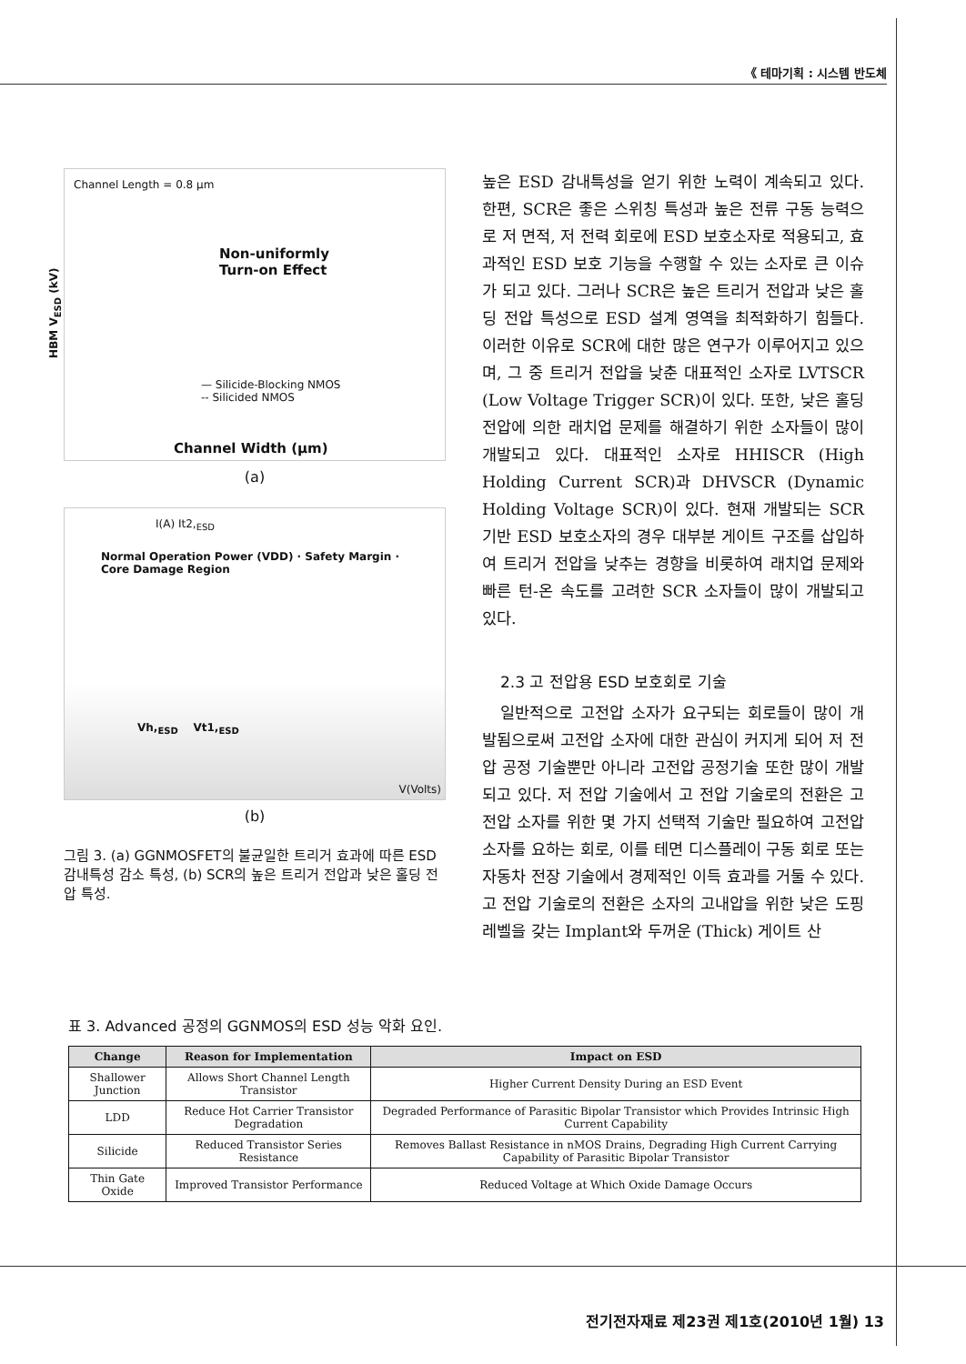《 테마기획 : 시스템 반도체
Channel Length = 0.8 μm
Non-uniformly
Turn-on Effect
— Silicide-Blocking NMOS
-- Silicided NMOS
HBM V<sub>ESD</sub> (kV)
Channel Width (μm)
(a)
I(A) It2,<sub>ESD</sub>
Normal Operation Power (VDD) · Safety Margin · Core Damage Region
Vh,<sub>ESD</sub> Vt1,<sub>ESD</sub>
V(Volts)
(b)
그림 3. (a) GGNMOSFET의 불균일한 트리거 효과에 따른 ESD 감내특성 감소 특성, (b) SCR의 높은 트리거 전압과 낮은 홀딩 전압 특성.
높은 ESD 감내특성을 얻기 위한 노력이 계속되고 있다. 한편, SCR은 좋은 스위칭 특성과 높은 전류 구동 능력으로 저 면적, 저 전력 회로에 ESD 보호소자로 적용되고, 효과적인 ESD 보호 기능을 수행할 수 있는 소자로 큰 이슈가 되고 있다. 그러나 SCR은 높은 트리거 전압과 낮은 홀딩 전압 특성으로 ESD 설계 영역을 최적화하기 힘들다. 이러한 이유로 SCR에 대한 많은 연구가 이루어지고 있으며, 그 중 트리거 전압을 낮춘 대표적인 소자로 LVTSCR (Low Voltage Trigger SCR)이 있다. 또한, 낮은 홀딩전압에 의한 래치업 문제를 해결하기 위한 소자들이 많이 개발되고 있다. 대표적인 소자로 HHISCR (High Holding Current SCR)과 DHVSCR (Dynamic Holding Voltage SCR)이 있다. 현재 개발되는 SCR 기반 ESD 보호소자의 경우 대부분 게이트 구조를 삽입하여 트리거 전압을 낮추는 경향을 비롯하여 래치업 문제와 빠른 턴-온 속도를 고려한 SCR 소자들이 많이 개발되고 있다.
2.3 고 전압용 ESD 보호회로 기술
일반적으로 고전압 소자가 요구되는 회로들이 많이 개발됨으로써 고전압 소자에 대한 관심이 커지게 되어 저 전압 공정 기술뿐만 아니라 고전압 공정기술 또한 많이 개발되고 있다. 저 전압 기술에서 고 전압 기술로의 전환은 고 전압 소자를 위한 몇 가지 선택적 기술만 필요하여 고전압 소자를 요하는 회로, 이를 테면 디스플레이 구동 회로 또는 자동차 전장 기술에서 경제적인 이득 효과를 거둘 수 있다. 고 전압 기술로의 전환은 소자의 고내압을 위한 낮은 도핑 레벨을 갖는 Implant와 두꺼운 (Thick) 게이트 산
표 3. Advanced 공정의 GGNMOS의 ESD 성능 악화 요인.
| Change | Reason for Implementation | Impact on ESD |
| --- | --- | --- |
| Shallower Junction | Allows Short Channel Length Transistor | Higher Current Density During an ESD Event |
| LDD | Reduce Hot Carrier Transistor Degradation | Degraded Performance of Parasitic Bipolar Transistor which Provides Intrinsic High Current Capability |
| Silicide | Reduced Transistor Series Resistance | Removes Ballast Resistance in nMOS Drains, Degrading High Current Carrying Capability of Parasitic Bipolar Transistor |
| Thin Gate Oxide | Improved Transistor Performance | Reduced Voltage at Which Oxide Damage Occurs |
전기전자재료 제23권 제1호(2010년 1월) 13